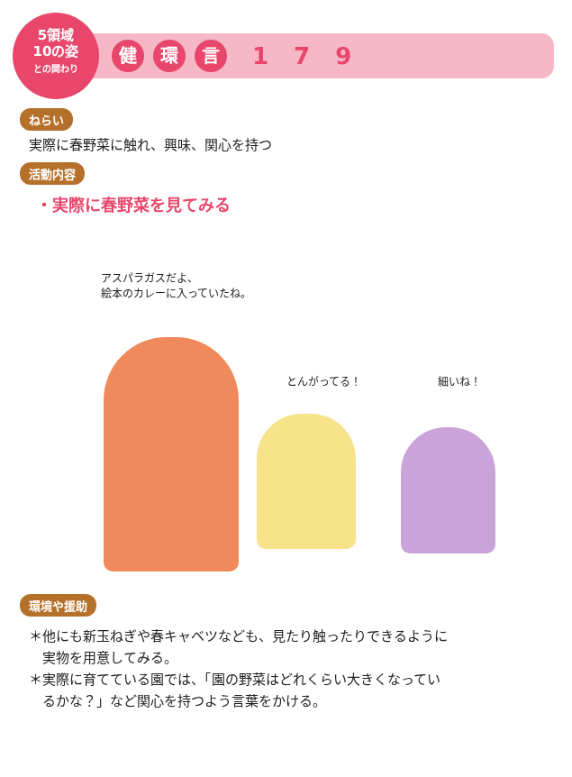5領域
10の姿
との関わり
健環 言 1 7 9
ねらい
実際に春野菜に触れ、興味、関心を持つ
活動内容
・実際に春野菜を見てみる
アスパラガスだよ、
絵本のカレーに入っていたね。
とんがってる！ 細いね！
環境や援助
＊他にも新玉ねぎや春キャベツなども、見たり触ったりできるように
　実物を用意してみる。
＊実際に育てている園では、「園の野菜はどれくらい大きくなってい
　るかな？」など関心を持つよう言葉をかける。